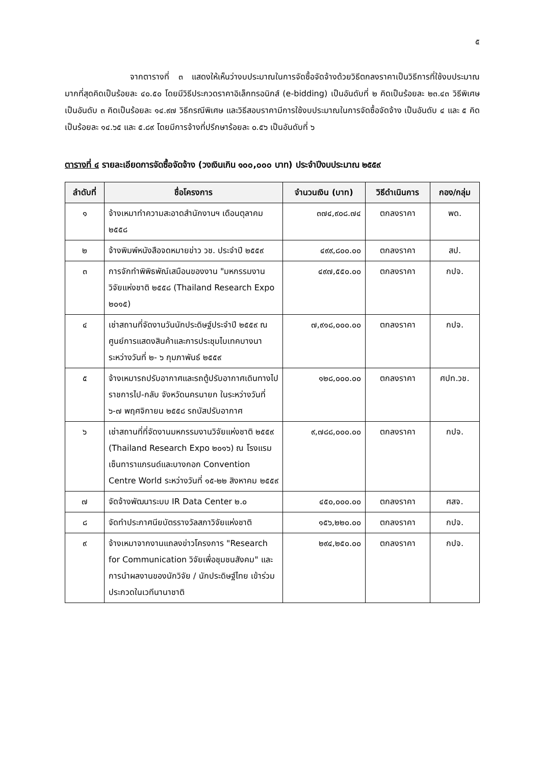๕
จากตารางที่ ๓ แสดงให้เห็นว่างบประมาณในการจัดซื้อจัดจ้างด้วยวิธีตกลงราคาเป็นวิธีการที่ใช้งบประมาณมากที่สุดคิดเป็นร้อยละ ๔๐.๕๐ โดยมีวิธีประกวดราคาอิเล็กทรอนิกส์ (e-bidding) เป็นอันดับที่ ๒ คิดเป็นร้อยละ ๒๓.๔๓ วิธีพิเศษ เป็นอันดับ ๓ คิดเป็นร้อยละ ๑๔.๙๗ วิธีกรณีพิเศษ และวิธีสอบราคามีการใช้งบประมาณในการจัดซื้อจัดจ้าง เป็นอันดับ ๔ และ ๕ คิดเป็นร้อยละ ๑๔.๖๕ และ ๕.๘๙ โดยมีการจ้างที่ปรึกษาร้อยละ ๐.๕๖ เป็นอันดับที่ ๖
ตารางที่ ๔ รายละเอียดการจัดซื้อจัดจ้าง (วงเงินเกิน ๑๐๐,๐๐๐ บาท) ประจำปีงบประมาณ ๒๕๕๙
| ลำดับที่ | ชื่อโครงการ | จำนวนเงิน (บาท) | วิธีดำเนินการ | กอง/กลุ่ม |
| --- | --- | --- | --- | --- |
| ๑ | จ้างเหมาทำความสะอาดสำนักงานฯ เดือนตุลาคม ๒๕๕๘ | ๓๗๔,๙๐๘.๗๔ | ตกลงราคา | พด. |
| ๒ | จ้างพิมพ์หนังสือจดหมายข่าว วช. ประจำปี ๒๕๕๙ | ๔๙๙,๘๐๐.๐๐ | ตกลงราคา | สป. |
| ๓ | การจักทำพิพิธพัณ์เสมือนของงาน "มหกรรมงานวิจัยแห่งชาติ ๒๕๕๘ (Thailand Research Expo ๒๐๑๕) | ๔๙๗,๕๕๐.๐๐ | ตกลงราคา | กปจ. |
| ๔ | เช่าสถานที่จัดงานวันนักประดิษฐ์ประจำปี ๒๕๕๙ ณ ศูนย์การแสดงสินค้าและการประชุมไบเทคบางนา ระหว่างวันที่ ๒- ๖ กุมภาพันธ์ ๒๕๕๙ | ๗,๙๑๘,๐๐๐.๐๐ | ตกลงราคา | กปจ. |
| ๕ | จ้างเหมารถปรับอากาศและรถตู้ปรับอากาศเดินทางไปราชการไป-กลับ จังหวัดนครนายก ในระหว่างวันที่ ๖-๗ พฤศจิกายน ๒๕๕๘ รถบัสปรับอากาศ | ๑๒๘,๐๐๐.๐๐ | ตกลงราคา | ศปท.วช. |
| ๖ | เช่าสถานที่ที่จัดงานมหกรรมงานวิจัยแห่งชาติ ๒๕๕๙ (Thailand Research Expo ๒๐๑๖) ณ โรงแรมเซ็นทาราแกรนด์และบางกอก Convention Centre World ระหว่างวันที่ ๑๕-๒๒ สิงหาคม ๒๕๕๙ | ๙,๗๘๘,๐๐๐.๐๐ | ตกลงราคา | กปจ. |
| ๗ | จัดจ้างพัฒนาระบบ IR Data Center ๒.๐ | ๔๕๐,๐๐๐.๐๐ | ตกลงราคา | ศสจ. |
| ๘ | จัดทำประกาศนียบัตรรางวัลสภาวิจัยแห่งชาติ | ๑๕๖,๒๒๐.๐๐ | ตกลงราคา | กปจ. |
| ๙ | จ้างเหมาจากงานแถลงข่าวโครงการ "Research for Communication วิจัยเพื่อชุมชนสังคม" และการนำผลงานของนักวิจัย / นักประดิษฐ์ไทย เข้าร่วมประกวดในเวทีนานาชาติ | ๒๙๔,๒๕๐.๐๐ | ตกลงราคา | กปจ. |